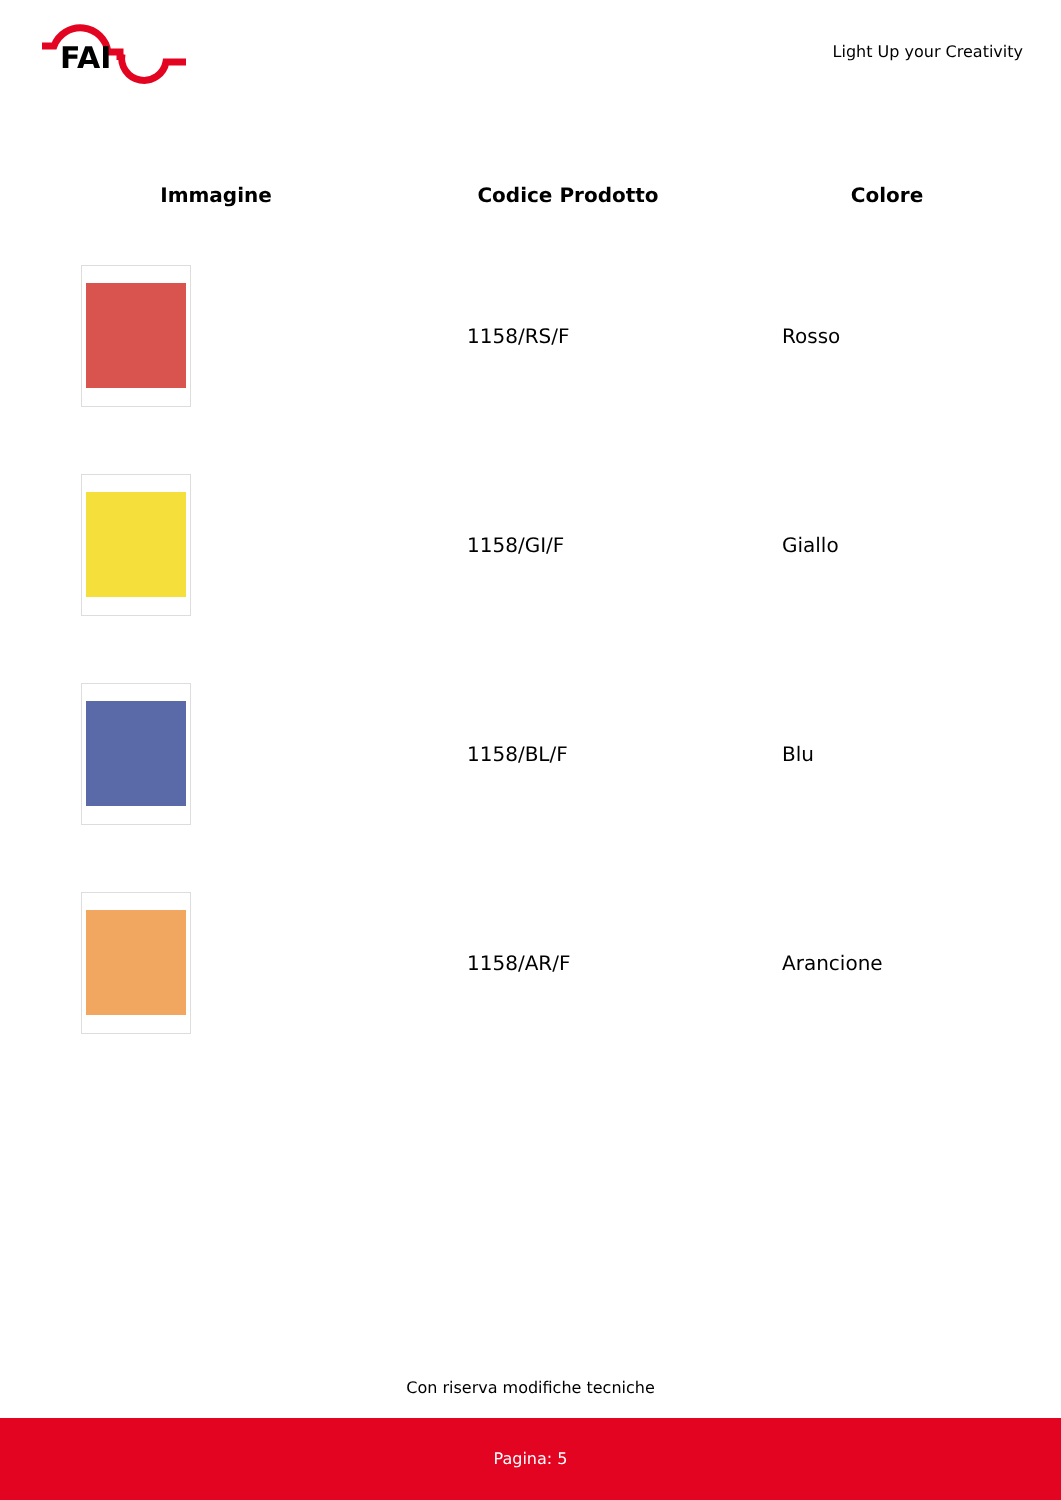FAI
Light Up your Creativity
| Immagine | Codice Prodotto | Colore |
| --- | --- | --- |
| | 1158/RS/F | Rosso |
| | 1158/GI/F | Giallo |
| | 1158/BL/F | Blu |
| | 1158/AR/F | Arancione |
Con riserva modifiche tecniche
Pagina: 5